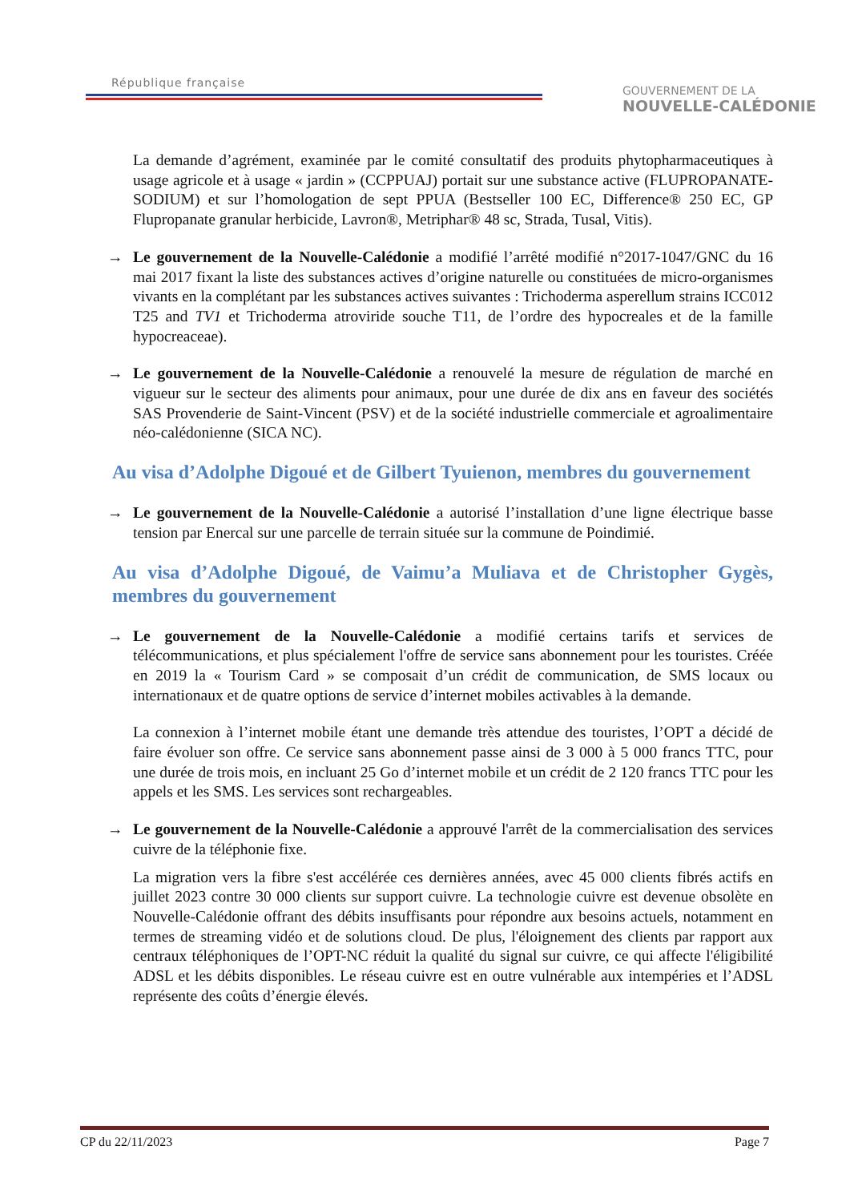République française
GOUVERNEMENT DE LA
NOUVELLE-CALÉDONIE
La demande d’agrément, examinée par le comité consultatif des produits phytopharmaceutiques à usage agricole et à usage « jardin » (CCPPUAJ) portait sur une substance active (FLUPROPANATE-SODIUM) et sur l’homologation de sept PPUA (Bestseller 100 EC, Difference® 250 EC, GP Flupropanate granular herbicide, Lavron®, Metriphar® 48 sc, Strada, Tusal, Vitis).
→ Le gouvernement de la Nouvelle-Calédonie a modifié l’arrêté modifié n°2017-1047/GNC du 16 mai 2017 fixant la liste des substances actives d’origine naturelle ou constituées de micro-organismes vivants en la complétant par les substances actives suivantes : Trichoderma asperellum strains ICC012 T25 and TV1 et Trichoderma atroviride souche T11, de l’ordre des hypocreales et de la famille hypocreaceae).
→ Le gouvernement de la Nouvelle-Calédonie a renouvelé la mesure de régulation de marché en vigueur sur le secteur des aliments pour animaux, pour une durée de dix ans en faveur des sociétés SAS Provenderie de Saint-Vincent (PSV) et de la société industrielle commerciale et agroalimentaire néo-calédonienne (SICA NC).
Au visa d’Adolphe Digoué et de Gilbert Tyuienon, membres du gouvernement
→ Le gouvernement de la Nouvelle-Calédonie a autorisé l’installation d’une ligne électrique basse tension par Enercal sur une parcelle de terrain située sur la commune de Poindimié.
Au visa d’Adolphe Digoué, de Vaimu’a Muliava et de Christopher Gygès, membres du gouvernement
→ Le gouvernement de la Nouvelle-Calédonie a modifié certains tarifs et services de télécommunications, et plus spécialement l'offre de service sans abonnement pour les touristes. Créée en 2019 la « Tourism Card » se composait d’un crédit de communication, de SMS locaux ou internationaux et de quatre options de service d’internet mobiles activables à la demande.
La connexion à l’internet mobile étant une demande très attendue des touristes, l’OPT a décidé de faire évoluer son offre. Ce service sans abonnement passe ainsi de 3 000 à 5 000 francs TTC, pour une durée de trois mois, en incluant 25 Go d’internet mobile et un crédit de 2 120 francs TTC pour les appels et les SMS. Les services sont rechargeables.
→ Le gouvernement de la Nouvelle-Calédonie a approuvé l'arrêt de la commercialisation des services cuivre de la téléphonie fixe.
La migration vers la fibre s'est accélérée ces dernières années, avec 45 000 clients fibrés actifs en juillet 2023 contre 30 000 clients sur support cuivre. La technologie cuivre est devenue obsolète en Nouvelle-Calédonie offrant des débits insuffisants pour répondre aux besoins actuels, notamment en termes de streaming vidéo et de solutions cloud. De plus, l'éloignement des clients par rapport aux centraux téléphoniques de l’OPT-NC réduit la qualité du signal sur cuivre, ce qui affecte l'éligibilité ADSL et les débits disponibles. Le réseau cuivre est en outre vulnérable aux intempéries et l’ADSL représente des coûts d’énergie élevés.
CP du 22/11/2023 Page 7